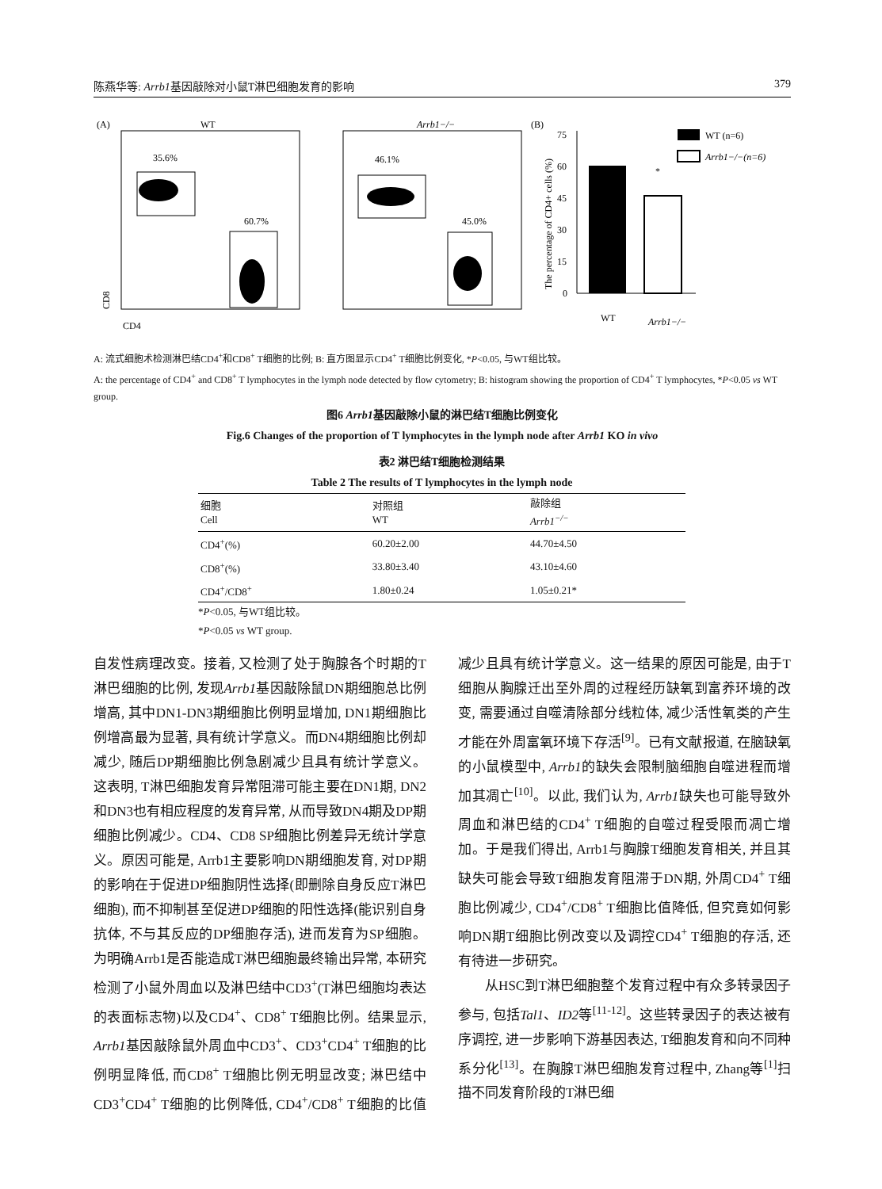陈燕华等: Arrb1基因敲除对小鼠T淋巴细胞发育的影响 379
(A)
WT
Arrb1−/−
35.6%
60.7%
46.1%
45.0%
CD8
CD4
(B)
WT (n=6)
Arrb1−/−(n=6)
75
60
45
30
15
0
*
The percentage of CD4+ cells (%)
WT
Arrb1−/−
A: 流式细胞术检测淋巴结CD4<sup>+</sup>和CD8<sup>+</sup> T细胞的比例; B: 直方图显示CD4<sup>+</sup> T细胞比例变化, *P<0.05, 与WT组比较。
A: the percentage of CD4<sup>+</sup> and CD8<sup>+</sup> T lymphocytes in the lymph node detected by flow cytometry; B: histogram showing the proportion of CD4<sup>+</sup> T lymphocytes, *P<0.05 vs WT group.
图6 Arrb1基因敲除小鼠的淋巴结T细胞比例变化
Fig.6 Changes of the proportion of T lymphocytes in the lymph node after Arrb1 KO in vivo
表2 淋巴结T细胞检测结果
Table 2 The results of T lymphocytes in the lymph node
| 细胞 Cell | 对照组 WT | 敲除组 Arrb1<sup>−/−</sup> |
| CD4<sup>+</sup>(%) | 60.20±2.00 | 44.70±4.50 |
| CD8<sup>+</sup>(%) | 33.80±3.40 | 43.10±4.60 |
| CD4<sup>+</sup>/CD8<sup>+</sup> | 1.80±0.24 | 1.05±0.21* |
*P<0.05, 与WT组比较。
*P<0.05 vs WT group.
自发性病理改变。接着, 又检测了处于胸腺各个时期的T淋巴细胞的比例, 发现Arrb1基因敲除鼠DN期细胞总比例增高, 其中DN1-DN3期细胞比例明显增加, DN1期细胞比例增高最为显著, 具有统计学意义。而DN4期细胞比例却减少, 随后DP期细胞比例急剧减少且具有统计学意义。这表明, T淋巴细胞发育异常阻滞可能主要在DN1期, DN2和DN3也有相应程度的发育异常, 从而导致DN4期及DP期细胞比例减少。CD4、CD8 SP细胞比例差异无统计学意义。原因可能是, Arrb1主要影响DN期细胞发育, 对DP期的影响在于促进DP细胞阴性选择(即删除自身反应T淋巴细胞), 而不抑制甚至促进DP细胞的阳性选择(能识别自身抗体, 不与其反应的DP细胞存活), 进而发育为SP细胞。为明确Arrb1是否能造成T淋巴细胞最终输出异常, 本研究检测了小鼠外周血以及淋巴结中CD3<sup>+</sup>(T淋巴细胞均表达的表面标志物)以及CD4<sup>+</sup>、CD8<sup>+</sup> T细胞比例。结果显示, Arrb1基因敲除鼠外周血中CD3<sup>+</sup>、CD3<sup>+</sup>CD4<sup>+</sup> T细胞的比例明显降低, 而CD8<sup>+</sup> T细胞比例无明显改变; 淋巴结中CD3<sup>+</sup>CD4<sup>+</sup> T细胞的比例降低, CD4<sup>+</sup>/CD8<sup>+</sup> T细胞的比值减少且具有统计学意义。这一结果的原因可能是, 由于T细胞从胸腺迁出至外周的过程经历缺氧到富养环境的改变, 需要通过自噬清除部分线粒体, 减少活性氧类的产生才能在外周富氧环境下存活<sup>[9]</sup>。已有文献报道, 在脑缺氧的小鼠模型中, Arrb1的缺失会限制脑细胞自噬进程而增加其凋亡<sup>[10]</sup>。以此, 我们认为, Arrb1缺失也可能导致外周血和淋巴结的CD4<sup>+</sup> T细胞的自噬过程受限而凋亡增加。于是我们得出, Arrb1与胸腺T细胞发育相关, 并且其缺失可能会导致T细胞发育阻滞于DN期, 外周CD4<sup>+</sup> T细胞比例减少, CD4<sup>+</sup>/CD8<sup>+</sup> T细胞比值降低, 但究竟如何影响DN期T细胞比例改变以及调控CD4<sup>+</sup> T细胞的存活, 还有待进一步研究。
从HSC到T淋巴细胞整个发育过程中有众多转录因子参与, 包括Tal1、ID2等<sup>[11-12]</sup>。这些转录因子的表达被有序调控, 进一步影响下游基因表达, T细胞发育和向不同种系分化<sup>[13]</sup>。在胸腺T淋巴细胞发育过程中, Zhang等<sup>[1]</sup>扫描不同发育阶段的T淋巴细